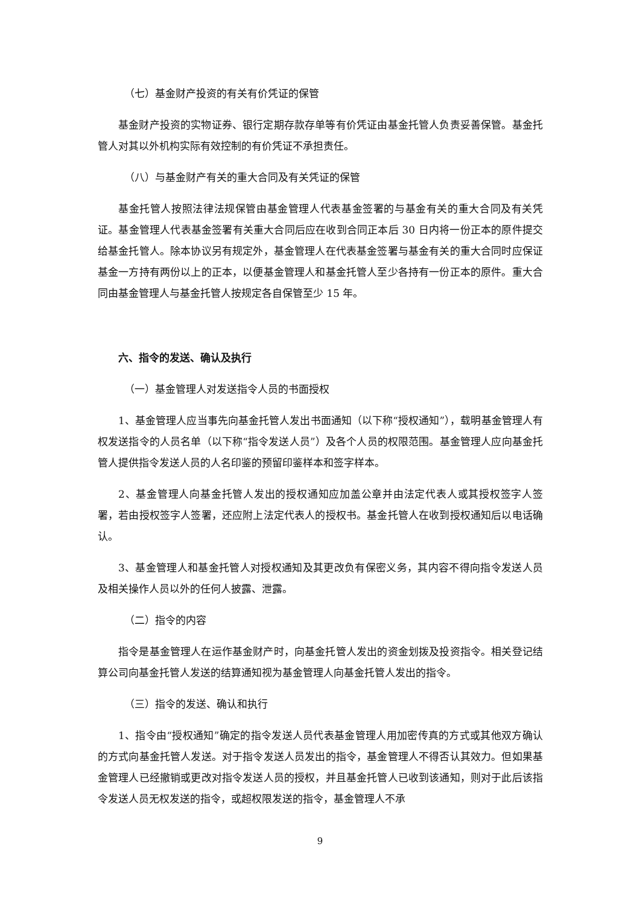（七）基金财产投资的有关有价凭证的保管
基金财产投资的实物证券、银行定期存款存单等有价凭证由基金托管人负责妥善保管。基金托管人对其以外机构实际有效控制的有价凭证不承担责任。
（八）与基金财产有关的重大合同及有关凭证的保管
基金托管人按照法律法规保管由基金管理人代表基金签署的与基金有关的重大合同及有关凭证。基金管理人代表基金签署有关重大合同后应在收到合同正本后 30 日内将一份正本的原件提交给基金托管人。除本协议另有规定外，基金管理人在代表基金签署与基金有关的重大合同时应保证基金一方持有两份以上的正本，以便基金管理人和基金托管人至少各持有一份正本的原件。重大合同由基金管理人与基金托管人按规定各自保管至少 15 年。
六、指令的发送、确认及执行
（一）基金管理人对发送指令人员的书面授权
1、基金管理人应当事先向基金托管人发出书面通知（以下称“授权通知”），载明基金管理人有权发送指令的人员名单（以下称“指令发送人员”）及各个人员的权限范围。基金管理人应向基金托管人提供指令发送人员的人名印鉴的预留印鉴样本和签字样本。
2、基金管理人向基金托管人发出的授权通知应加盖公章并由法定代表人或其授权签字人签署，若由授权签字人签署，还应附上法定代表人的授权书。基金托管人在收到授权通知后以电话确认。
3、基金管理人和基金托管人对授权通知及其更改负有保密义务，其内容不得向指令发送人员及相关操作人员以外的任何人披露、泄露。
（二）指令的内容
指令是基金管理人在运作基金财产时，向基金托管人发出的资金划拨及投资指令。相关登记结算公司向基金托管人发送的结算通知视为基金管理人向基金托管人发出的指令。
（三）指令的发送、确认和执行
1、指令由“授权通知”确定的指令发送人员代表基金管理人用加密传真的方式或其他双方确认的方式向基金托管人发送。对于指令发送人员发出的指令，基金管理人不得否认其效力。但如果基金管理人已经撤销或更改对指令发送人员的授权，并且基金托管人已收到该通知，则对于此后该指令发送人员无权发送的指令，或超权限发送的指令，基金管理人不承
9